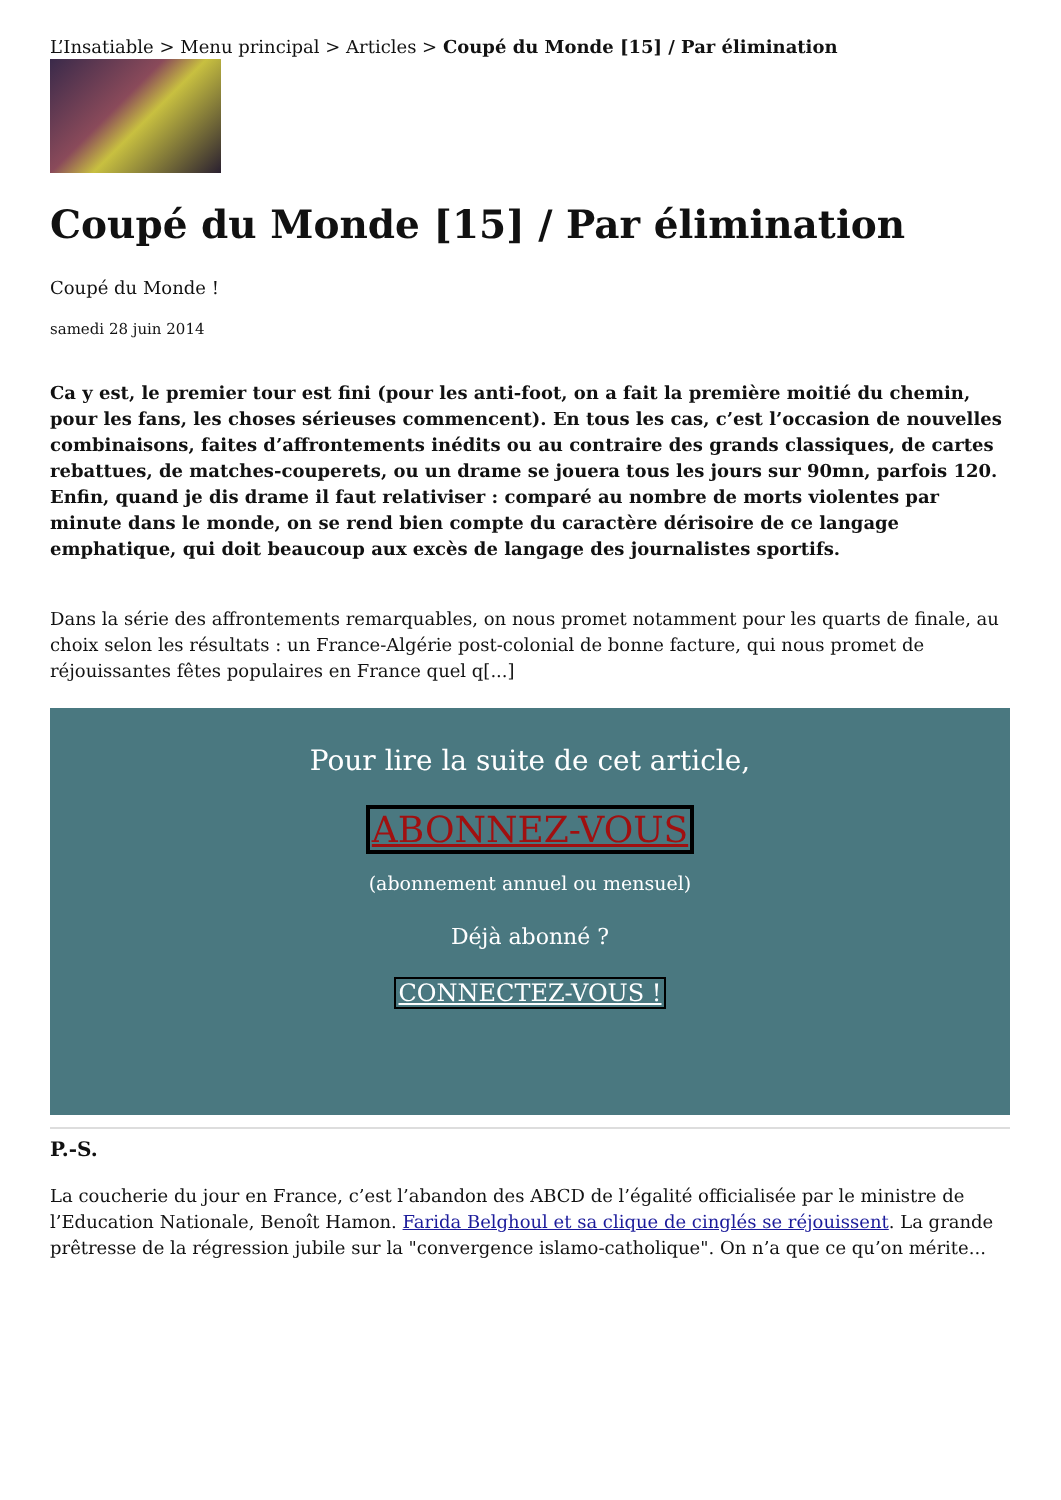L’Insatiable > Menu principal > Articles > Coupé du Monde [15] / Par élimination
Coupé du Monde [15] / Par élimination
Coupé du Monde !
samedi 28 juin 2014
Ca y est, le premier tour est fini (pour les anti-foot, on a fait la première moitié du chemin, pour les fans, les choses sérieuses commencent). En tous les cas, c’est l’occasion de nouvelles combinaisons, faites d’affrontements inédits ou au contraire des grands classiques, de cartes rebattues, de matches-couperets, ou un drame se jouera tous les jours sur 90mn, parfois 120. Enfin, quand je dis drame il faut relativiser : comparé au nombre de morts violentes par minute dans le monde, on se rend bien compte du caractère dérisoire de ce langage emphatique, qui doit beaucoup aux excès de langage des journalistes sportifs.
Dans la série des affrontements remarquables, on nous promet notamment pour les quarts de finale, au choix selon les résultats : un France-Algérie post-colonial de bonne facture, qui nous promet de réjouissantes fêtes populaires en France quel q[...]
Pour lire la suite de cet article,
ABONNEZ-VOUS
(abonnement annuel ou mensuel)
Déjà abonné ?
CONNECTEZ-VOUS !
P.-S.
La coucherie du jour en France, c’est l’abandon des ABCD de l’égalité officialisée par le ministre de l’Education Nationale, Benoît Hamon. Farida Belghoul et sa clique de cinglés se réjouissent. La grande prêtresse de la régression jubile sur la "convergence islamo-catholique". On n’a que ce qu’on mérite...